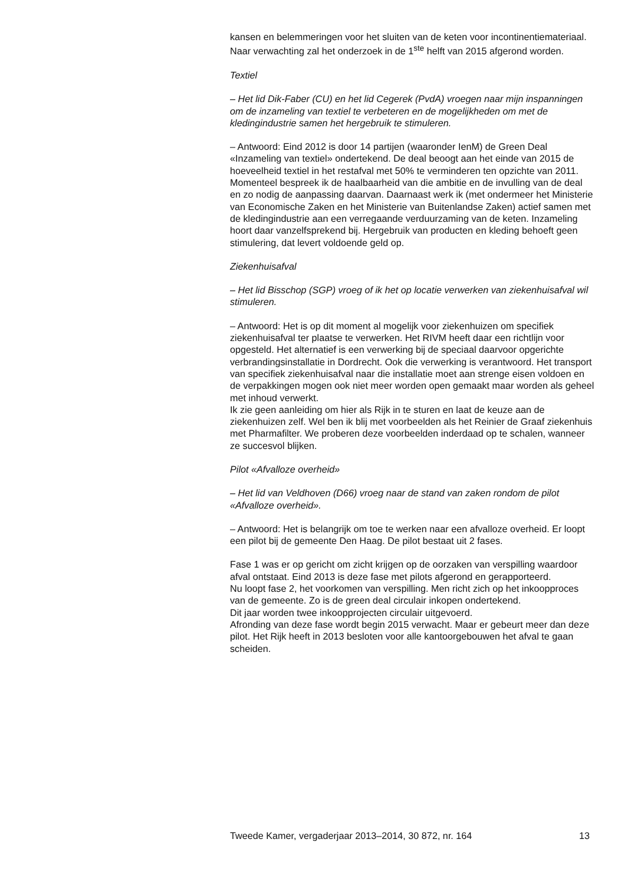kansen en belemmeringen voor het sluiten van de keten voor incontinentiemateriaal. Naar verwachting zal het onderzoek in de 1<sup>ste</sup> helft van 2015 afgerond worden.
Textiel
– Het lid Dik-Faber (CU) en het lid Cegerek (PvdA) vroegen naar mijn inspanningen om de inzameling van textiel te verbeteren en de mogelijkheden om met de kledingindustrie samen het hergebruik te stimuleren.
– Antwoord: Eind 2012 is door 14 partijen (waaronder IenM) de Green Deal «Inzameling van textiel» ondertekend. De deal beoogt aan het einde van 2015 de hoeveelheid textiel in het restafval met 50% te verminderen ten opzichte van 2011. Momenteel bespreek ik de haalbaarheid van die ambitie en de invulling van de deal en zo nodig de aanpassing daarvan. Daarnaast werk ik (met ondermeer het Ministerie van Economische Zaken en het Ministerie van Buitenlandse Zaken) actief samen met de kledingindustrie aan een verregaande verduurzaming van de keten. Inzameling hoort daar vanzelfsprekend bij. Hergebruik van producten en kleding behoeft geen stimulering, dat levert voldoende geld op.
Ziekenhuisafval
– Het lid Bisschop (SGP) vroeg of ik het op locatie verwerken van ziekenhuisafval wil stimuleren.
– Antwoord: Het is op dit moment al mogelijk voor ziekenhuizen om specifiek ziekenhuisafval ter plaatse te verwerken. Het RIVM heeft daar een richtlijn voor opgesteld. Het alternatief is een verwerking bij de speciaal daarvoor opgerichte verbrandingsinstallatie in Dordrecht. Ook die verwerking is verantwoord. Het transport van specifiek ziekenhuisafval naar die installatie moet aan strenge eisen voldoen en de verpakkingen mogen ook niet meer worden open gemaakt maar worden als geheel met inhoud verwerkt.
Ik zie geen aanleiding om hier als Rijk in te sturen en laat de keuze aan de ziekenhuizen zelf. Wel ben ik blij met voorbeelden als het Reinier de Graaf ziekenhuis met Pharmafilter. We proberen deze voorbeelden inderdaad op te schalen, wanneer ze succesvol blijken.
Pilot «Afvalloze overheid»
– Het lid van Veldhoven (D66) vroeg naar de stand van zaken rondom de pilot «Afvalloze overheid».
– Antwoord: Het is belangrijk om toe te werken naar een afvalloze overheid. Er loopt een pilot bij de gemeente Den Haag. De pilot bestaat uit 2 fases.
Fase 1 was er op gericht om zicht krijgen op de oorzaken van verspilling waardoor afval ontstaat. Eind 2013 is deze fase met pilots afgerond en gerapporteerd.
Nu loopt fase 2, het voorkomen van verspilling. Men richt zich op het inkoopproces van de gemeente. Zo is de green deal circulair inkopen ondertekend.
Dit jaar worden twee inkoopprojecten circulair uitgevoerd.
Afronding van deze fase wordt begin 2015 verwacht. Maar er gebeurt meer dan deze pilot. Het Rijk heeft in 2013 besloten voor alle kantoorgebouwen het afval te gaan scheiden.
Tweede Kamer, vergaderjaar 2013–2014, 30 872, nr. 164 13